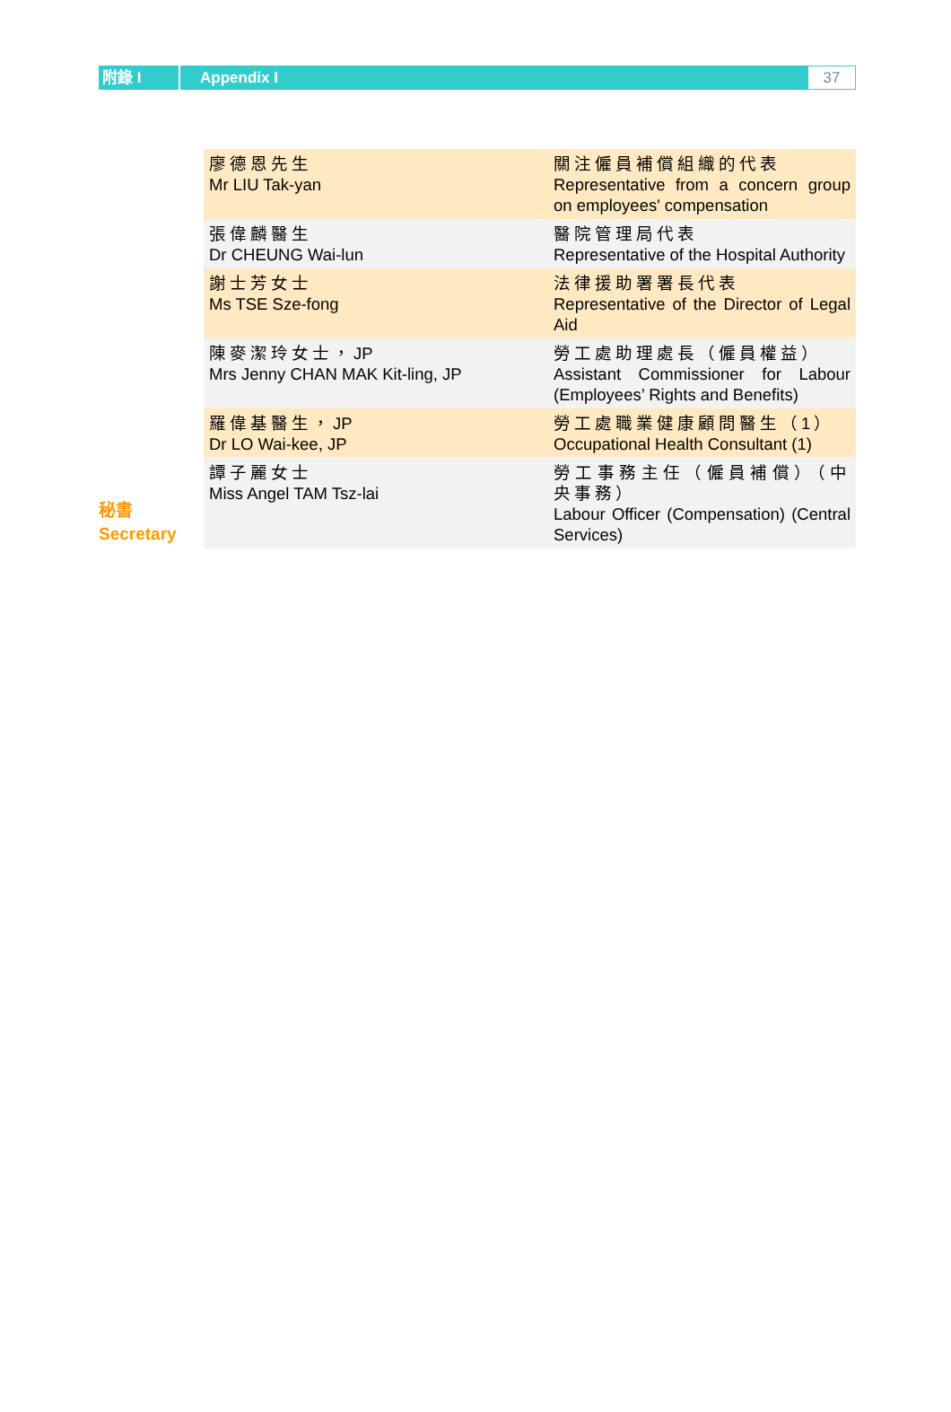附錄 I
Appendix I
37
秘書
Secretary
| 廖德恩先生 Mr LIU Tak-yan | 關注僱員補償組織的代表 Representative from a concern group on employees' compensation |
| 張偉麟醫生 Dr CHEUNG Wai-lun | 醫院管理局代表 Representative of the Hospital Authority |
| 謝士芳女士 Ms TSE Sze-fong | 法律援助署署長代表 Representative of the Director of Legal Aid |
| 陳麥潔玲女士， JP Mrs Jenny CHAN MAK Kit-ling, JP | 勞工處助理處長（僱員權益） Assistant Commissioner for Labour (Employees’ Rights and Benefits) |
| 羅偉基醫生， JP Dr LO Wai-kee, JP | 勞工處職業健康顧問醫生（1） Occupational Health Consultant (1) |
| 譚子麗女士 Miss Angel TAM Tsz-lai | 勞工事務主任（僱員補償）（中央事務） Labour Officer (Compensation) (Central Services) |